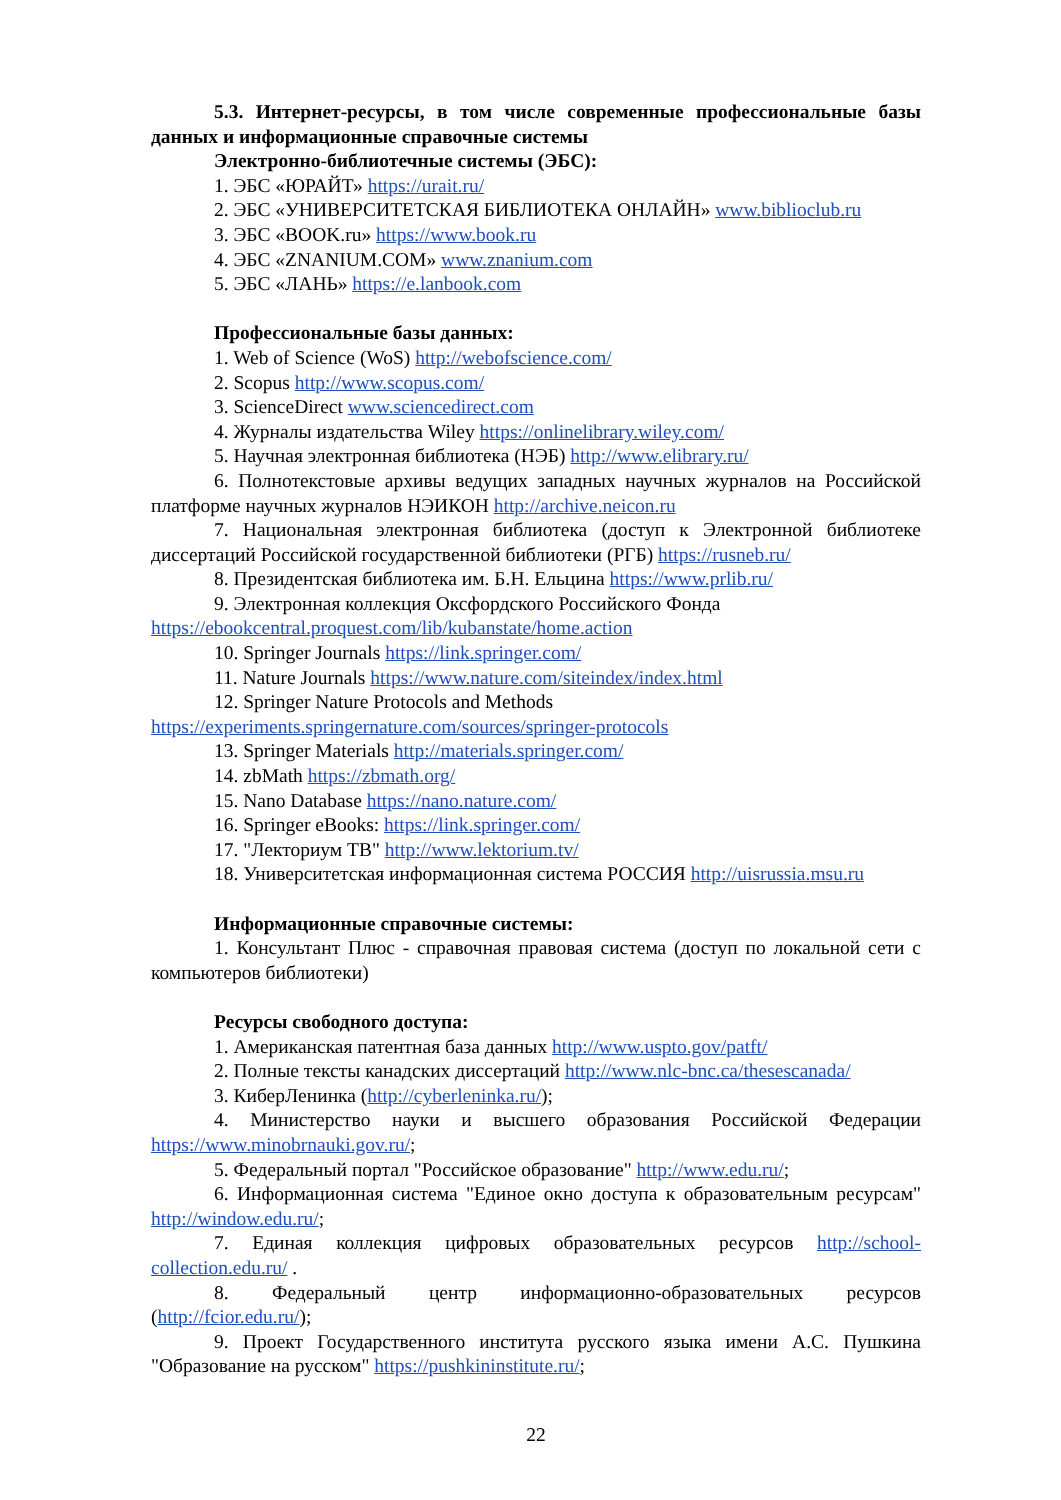5.3. Интернет-ресурсы, в том числе современные профессиональные базы данных и информационные справочные системы
Электронно-библиотечные системы (ЭБС):
1. ЭБС «ЮРАЙТ» https://urait.ru/
2. ЭБС «УНИВЕРСИТЕТСКАЯ БИБЛИОТЕКА ОНЛАЙН» www.biblioclub.ru
3. ЭБС «BOOK.ru» https://www.book.ru
4. ЭБС «ZNANIUM.COM» www.znanium.com
5. ЭБС «ЛАНЬ» https://e.lanbook.com
Профессиональные базы данных:
1. Web of Science (WoS) http://webofscience.com/
2. Scopus http://www.scopus.com/
3. ScienceDirect www.sciencedirect.com
4. Журналы издательства Wiley https://onlinelibrary.wiley.com/
5. Научная электронная библиотека (НЭБ) http://www.elibrary.ru/
6. Полнотекстовые архивы ведущих западных научных журналов на Российской платформе научных журналов НЭИКОН http://archive.neicon.ru
7. Национальная электронная библиотека (доступ к Электронной библиотеке диссертаций Российской государственной библиотеки (РГБ) https://rusneb.ru/
8. Президентская библиотека им. Б.Н. Ельцина https://www.prlib.ru/
9. Электронная коллекция Оксфордского Российского Фонда
https://ebookcentral.proquest.com/lib/kubanstate/home.action
10. Springer Journals https://link.springer.com/
11. Nature Journals https://www.nature.com/siteindex/index.html
12. Springer Nature Protocols and Methods
https://experiments.springernature.com/sources/springer-protocols
13. Springer Materials http://materials.springer.com/
14. zbMath https://zbmath.org/
15. Nano Database https://nano.nature.com/
16. Springer eBooks: https://link.springer.com/
17. "Лекториум ТВ" http://www.lektorium.tv/
18. Университетская информационная система РОССИЯ http://uisrussia.msu.ru
Информационные справочные системы:
1. Консультант Плюс - справочная правовая система (доступ по локальной сети с компьютеров библиотеки)
Ресурсы свободного доступа:
1. Американская патентная база данных http://www.uspto.gov/patft/
2. Полные тексты канадских диссертаций http://www.nlc-bnc.ca/thesescanada/
3. КиберЛенинка (http://cyberleninka.ru/);
4. Министерство науки и высшего образования Российской Федерации https://www.minobrnauki.gov.ru/;
5. Федеральный портал "Российское образование" http://www.edu.ru/;
6. Информационная система "Единое окно доступа к образовательным ресурсам" http://window.edu.ru/;
7. Единая коллекция цифровых образовательных ресурсов http://school-collection.edu.ru/ .
8. Федеральный центр информационно-образовательных ресурсов (http://fcior.edu.ru/);
9. Проект Государственного института русского языка имени А.С. Пушкина "Образование на русском" https://pushkininstitute.ru/;
22